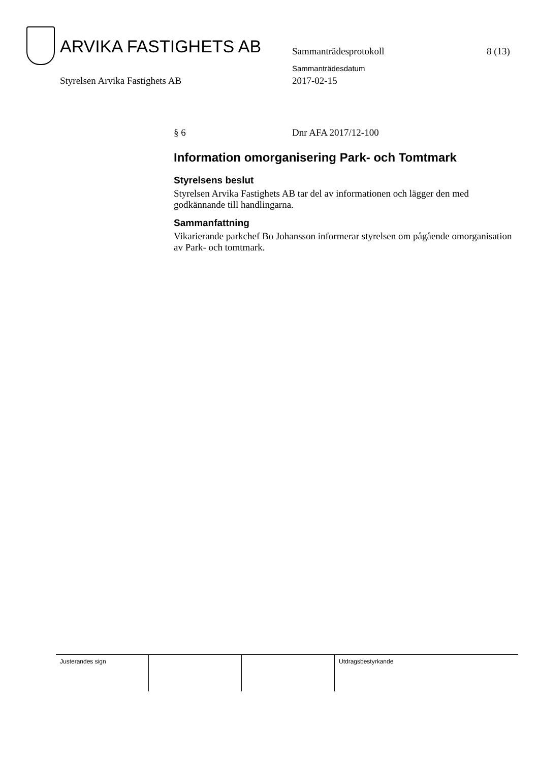ARVIKA FASTIGHETS AB Sammanträdesprotokoll 8 (13)
Sammanträdesdatum
Styrelsen Arvika Fastighets AB 2017-02-15
§ 6 Dnr AFA 2017/12-100
Information omorganisering Park- och Tomtmark
Styrelsens beslut
Styrelsen Arvika Fastighets AB tar del av informationen och lägger den med godkännande till handlingarna.
Sammanfattning
Vikarierande parkchef Bo Johansson informerar styrelsen om pågående omorganisation av Park- och tomtmark.
Justerandes sign Utdragsbestyrkande